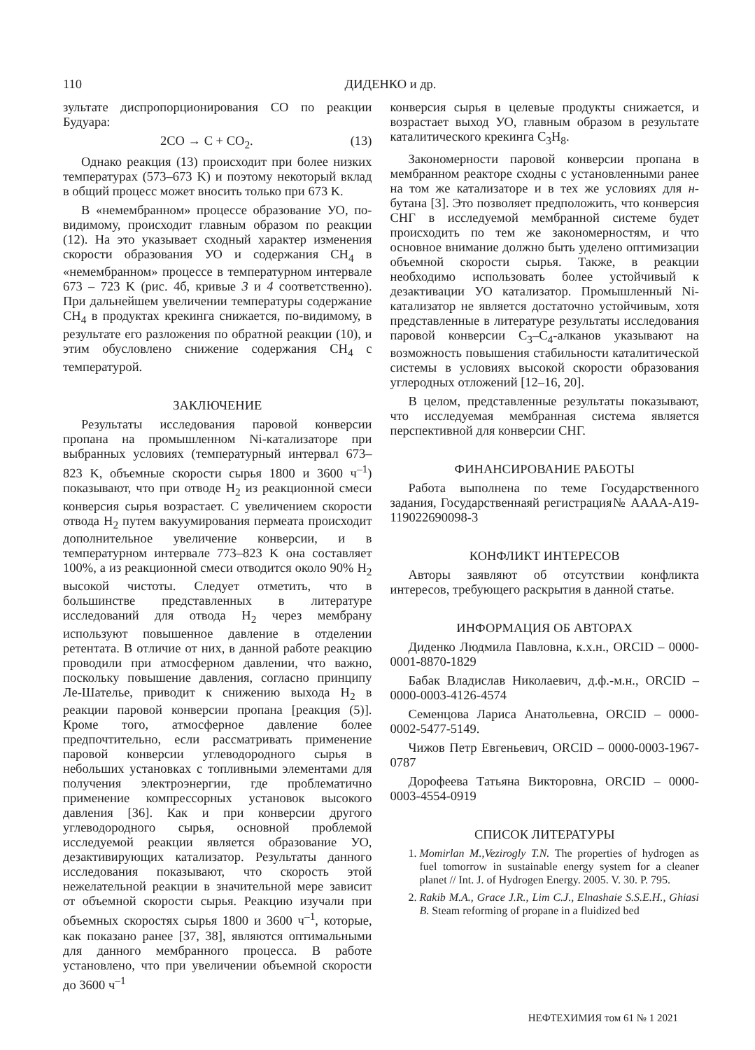110 ДИДЕНКО и др.
зультате диспропорционирования CO по реакции Будуара:
2CO → C + CO<sub>2</sub>. (13)
Однако реакция (13) происходит при более низких температурах (573–673 K) и поэтому некоторый вклад в общий процесс может вносить только при 673 K.
В «немембранном» процессе образование УО, по-видимому, происходит главным образом по реакции (12). На это указывает сходный характер изменения скорости образования УО и содержания CH<sub>4</sub> в «немембранном» процессе в температурном интервале 673 – 723 K (рис. 4б, кривые 3 и 4 соответственно). При дальнейшем увеличении температуры содержание CH<sub>4</sub> в продуктах крекинга снижается, по-видимому, в результате его разложения по обратной реакции (10), и этим обусловлено снижение содержания CH<sub>4</sub> с температурой.
ЗАКЛЮЧЕНИЕ
Результаты исследования паровой конверсии пропана на промышленном Ni-катализаторе при выбранных условиях (температурный интервал 673–823 K, объемные скорости сырья 1800 и 3600 ч<sup>–1</sup>) показывают, что при отводе H<sub>2</sub> из реакционной смеси конверсия сырья возрастает. С увеличением скорости отвода H<sub>2</sub> путем вакуумирования пермеата происходит дополнительное увеличение конверсии, и в температурном интервале 773–823 K она составляет 100%, а из реакционной смеси отводится около 90% H<sub>2</sub> высокой чистоты. Следует отметить, что в большинстве представленных в литературе исследований для отвода H<sub>2</sub> через мембрану используют повышенное давление в отделении ретентата. В отличие от них, в данной работе реакцию проводили при атмосферном давлении, что важно, поскольку повышение давления, согласно принципу Ле-Шателье, приводит к снижению выхода H<sub>2</sub> в реакции паровой конверсии пропана [реакция (5)]. Кроме того, атмосферное давление более предпочтительно, если рассматривать применение паровой конверсии углеводородного сырья в небольших установках с топливными элементами для получения электроэнергии, где проблематично применение компрессорных установок высокого давления [36]. Как и при конверсии другого углеводородного сырья, основной проблемой исследуемой реакции является образование УО, дезактивирующих катализатор. Результаты данного исследования показывают, что скорость этой нежелательной реакции в значительной мере зависит от объемной скорости сырья. Реакцию изучали при объемных скоростях сырья 1800 и 3600 ч<sup>–1</sup>, которые, как показано ранее [37, 38], являются оптимальными для данного мембранного процесса. В работе установлено, что при увеличении объемной скорости до 3600 ч<sup>–1</sup>
конверсия сырья в целевые продукты снижается, и возрастает выход УО, главным образом в результате каталитического крекинга C<sub>3</sub>H<sub>8</sub>.
Закономерности паровой конверсии пропана в мембранном реакторе сходны с установленными ранее на том же катализаторе и в тех же условиях для н-бутана [3]. Это позволяет предположить, что конверсия СНГ в исследуемой мембранной системе будет происходить по тем же закономерностям, и что основное внимание должно быть уделено оптимизации объемной скорости сырья. Также, в реакции необходимо использовать более устойчивый к дезактивации УО катализатор. Промышленный Ni-катализатор не является достаточно устойчивым, хотя представленные в литературе результаты исследования паровой конверсии C<sub>3</sub>–C<sub>4</sub>-алканов указывают на возможность повышения стабильности каталитической системы в условиях высокой скорости образования углеродных отложений [12–16, 20].
В целом, представленные результаты показывают, что исследуемая мембранная система является перспективной для конверсии СНГ.
ФИНАНСИРОВАНИЕ РАБОТЫ
Работа выполнена по теме Государственного задания, Государственнаяй регистрация№ АААА-А19-119022690098-3
КОНФЛИКТ ИНТЕРЕСОВ
Авторы заявляют об отсутствии конфликта интересов, требующего раскрытия в данной статье.
ИНФОРМАЦИЯ ОБ АВТОРАХ
Диденко Людмила Павловна, к.х.н., ORCID – 0000-0001-8870-1829
Бабак Владислав Николаевич, д.ф.-м.н., ORCID – 0000-0003-4126-4574
Семенцова Лариса Анатольевна, ORCID – 0000-0002-5477-5149.
Чижов Петр Евгеньевич, ORCID – 0000-0003-1967-0787
Дорофеева Татьяна Викторовна, ORCID – 0000-0003-4554-0919
СПИСОК ЛИТЕРАТУРЫ
1. Momirlan M.,Vezirogly T.N. The properties of hydrogen as fuel tomorrow in sustainable energy system for a cleaner planet // Int. J. of Hydrogen Energy. 2005. V. 30. P. 795.
2. Rakib M.A., Grace J.R., Lim C.J., Elnashaie S.S.E.H., Ghiasi B. Steam reforming of propane in a fluidized bed
НЕФТЕХИМИЯ том 61 № 1 2021